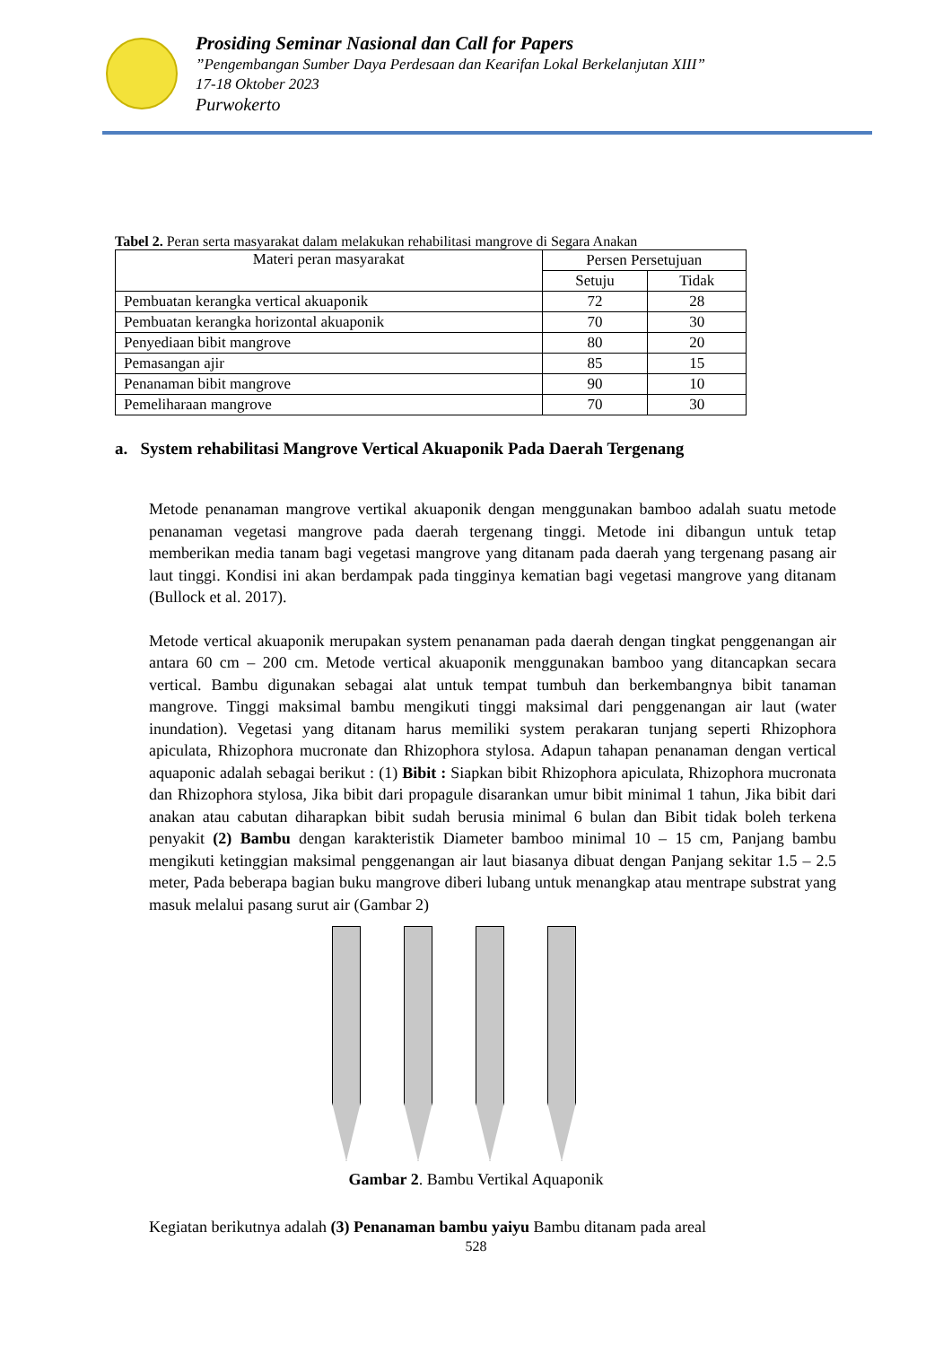Prosiding Seminar Nasional dan Call for Papers
”Pengembangan Sumber Daya Perdesaan dan Kearifan Lokal Berkelanjutan XIII”
17-18 Oktober 2023
Purwokerto
Tabel 2. Peran serta masyarakat dalam melakukan rehabilitasi mangrove di Segara Anakan
| Materi peran masyarakat | Persen Persetujuan | |
| --- | --- | --- |
| | Setuju | Tidak |
| Pembuatan kerangka vertical akuaponik | 72 | 28 |
| Pembuatan kerangka horizontal akuaponik | 70 | 30 |
| Penyediaan bibit mangrove | 80 | 20 |
| Pemasangan ajir | 85 | 15 |
| Penanaman bibit mangrove | 90 | 10 |
| Pemeliharaan mangrove | 70 | 30 |
a. System rehabilitasi Mangrove Vertical Akuaponik Pada Daerah Tergenang
Metode penanaman mangrove vertikal akuaponik dengan menggunakan bamboo adalah suatu metode penanaman vegetasi mangrove pada daerah tergenang tinggi. Metode ini dibangun untuk tetap memberikan media tanam bagi vegetasi mangrove yang ditanam pada daerah yang tergenang pasang air laut tinggi. Kondisi ini akan berdampak pada tingginya kematian bagi vegetasi mangrove yang ditanam (Bullock et al. 2017).
Metode vertical akuaponik merupakan system penanaman pada daerah dengan tingkat penggenangan air antara 60 cm – 200 cm. Metode vertical akuaponik menggunakan bamboo yang ditancapkan secara vertical. Bambu digunakan sebagai alat untuk tempat tumbuh dan berkembangnya bibit tanaman mangrove. Tinggi maksimal bambu mengikuti tinggi maksimal dari penggenangan air laut (water inundation). Vegetasi yang ditanam harus memiliki system perakaran tunjang seperti Rhizophora apiculata, Rhizophora mucronate dan Rhizophora stylosa. Adapun tahapan penanaman dengan vertical aquaponic adalah sebagai berikut : (1) Bibit : Siapkan bibit Rhizophora apiculata, Rhizophora mucronata dan Rhizophora stylosa, Jika bibit dari propagule disarankan umur bibit minimal 1 tahun, Jika bibit dari anakan atau cabutan diharapkan bibit sudah berusia minimal 6 bulan dan Bibit tidak boleh terkena penyakit (2) Bambu dengan karakteristik Diameter bamboo minimal 10 – 15 cm, Panjang bambu mengikuti ketinggian maksimal penggenangan air laut biasanya dibuat dengan Panjang sekitar 1.5 – 2.5 meter, Pada beberapa bagian buku mangrove diberi lubang untuk menangkap atau mentrape substrat yang masuk melalui pasang surut air (Gambar 2)
Gambar 2. Bambu Vertikal Aquaponik
Kegiatan berikutnya adalah (3) Penanaman bambu yaiyu Bambu ditanam pada areal
528